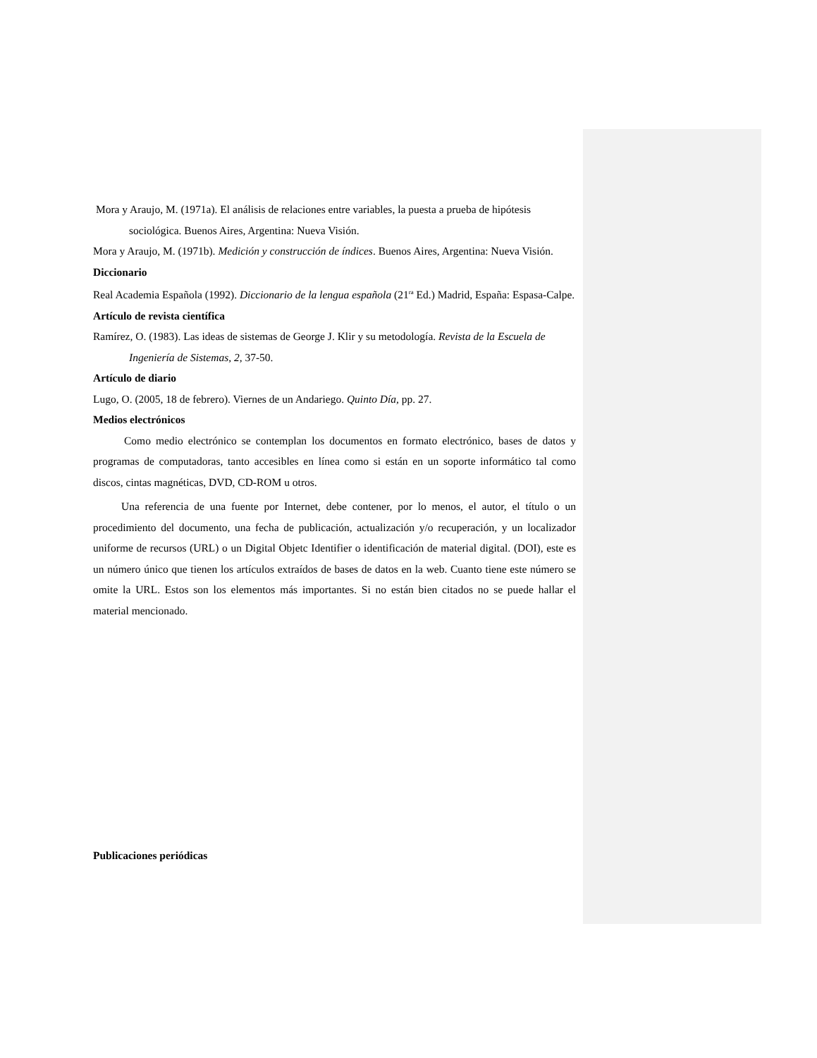Mora y Araujo, M. (1971a). El análisis de relaciones entre variables, la puesta a prueba de hipótesis sociológica. Buenos Aires, Argentina: Nueva Visión.
Mora y Araujo, M. (1971b). Medición y construcción de índices. Buenos Aires, Argentina: Nueva Visión.
Diccionario
Real Academia Española (1992). Diccionario de la lengua española (21<sup>ra</sup> Ed.) Madrid, España: Espasa-Calpe.
Artículo de revista científica
Ramírez, O. (1983). Las ideas de sistemas de George J. Klir y su metodología. Revista de la Escuela de Ingeniería de Sistemas, 2, 37-50.
Artículo de diario
Lugo, O. (2005, 18 de febrero). Viernes de un Andariego. Quinto Día, pp. 27.
Medios electrónicos
Como medio electrónico se contemplan los documentos en formato electrónico, bases de datos y programas de computadoras, tanto accesibles en línea como si están en un soporte informático tal como discos, cintas magnéticas, DVD, CD-ROM u otros.
Una referencia de una fuente por Internet, debe contener, por lo menos, el autor, el título o un procedimiento del documento, una fecha de publicación, actualización y/o recuperación, y un localizador uniforme de recursos (URL) o un Digital Objetc Identifier o identificación de material digital. (DOI), este es un número único que tienen los artículos extraídos de bases de datos en la web. Cuanto tiene este número se omite la URL. Estos son los elementos más importantes. Si no están bien citados no se puede hallar el material mencionado.
Publicaciones periódicas